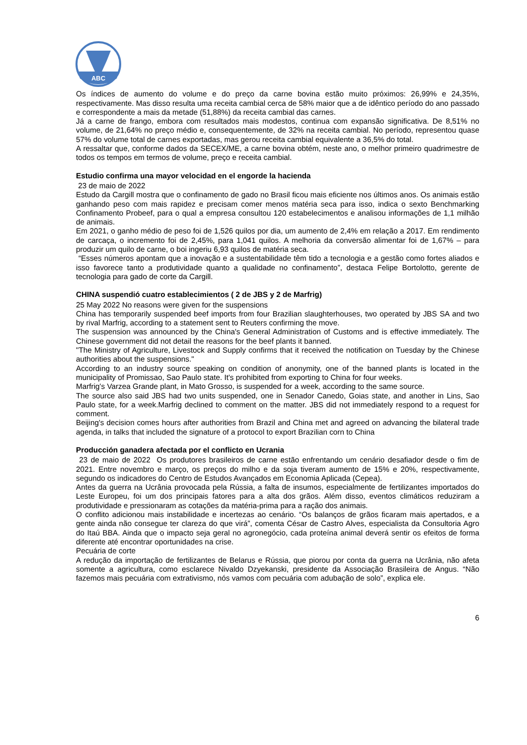ABC
Os índices de aumento do volume e do preço da carne bovina estão muito próximos: 26,99% e 24,35%, respectivamente. Mas disso resulta uma receita cambial cerca de 58% maior que a de idêntico período do ano passado e correspondente a mais da metade (51,88%) da receita cambial das carnes.
Já a carne de frango, embora com resultados mais modestos, continua com expansão significativa. De 8,51% no volume, de 21,64% no preço médio e, consequentemente, de 32% na receita cambial. No período, representou quase 57% do volume total de carnes exportadas, mas gerou receita cambial equivalente a 36,5% do total.
A ressaltar que, conforme dados da SECEX/ME, a carne bovina obtém, neste ano, o melhor primeiro quadrimestre de todos os tempos em termos de volume, preço e receita cambial.
Estudio confirma una mayor velocidad en el engorde la hacienda
23 de maio de 2022
Estudo da Cargill mostra que o confinamento de gado no Brasil ficou mais eficiente nos últimos anos. Os animais estão ganhando peso com mais rapidez e precisam comer menos matéria seca para isso, indica o sexto Benchmarking Confinamento Probeef, para o qual a empresa consultou 120 estabelecimentos e analisou informações de 1,1 milhão de animais.
Em 2021, o ganho médio de peso foi de 1,526 quilos por dia, um aumento de 2,4% em relação a 2017. Em rendimento de carcaça, o incremento foi de 2,45%, para 1,041 quilos. A melhoria da conversão alimentar foi de 1,67% – para produzir um quilo de carne, o boi ingeriu 6,93 quilos de matéria seca.
“Esses números apontam que a inovação e a sustentabilidade têm tido a tecnologia e a gestão como fortes aliados e isso favorece tanto a produtividade quanto a qualidade no confinamento”, destaca Felipe Bortolotto, gerente de tecnologia para gado de corte da Cargill.
CHINA suspendió cuatro establecimientos ( 2 de JBS y 2 de Marfrig)
25 May 2022 No reasons were given for the suspensions
China has temporarily suspended beef imports from four Brazilian slaughterhouses, two operated by JBS SA and two by rival Marfrig, according to a statement sent to Reuters confirming the move.
The suspension was announced by the China's General Administration of Customs and is effective immediately. The Chinese government did not detail the reasons for the beef plants it banned.
"The Ministry of Agriculture, Livestock and Supply confirms that it received the notification on Tuesday by the Chinese authorities about the suspensions."
According to an industry source speaking on condition of anonymity, one of the banned plants is located in the municipality of Promissao, Sao Paulo state. It's prohibited from exporting to China for four weeks.
Marfrig's Varzea Grande plant, in Mato Grosso, is suspended for a week, according to the same source.
The source also said JBS had two units suspended, one in Senador Canedo, Goias state, and another in Lins, Sao Paulo state, for a week.Marfrig declined to comment on the matter. JBS did not immediately respond to a request for comment.
Beijing's decision comes hours after authorities from Brazil and China met and agreed on advancing the bilateral trade agenda, in talks that included the signature of a protocol to export Brazilian corn to China
Producción ganadera afectada por el conflicto en Ucrania
23 de maio de 2022 Os produtores brasileiros de carne estão enfrentando um cenário desafiador desde o fim de 2021. Entre novembro e março, os preços do milho e da soja tiveram aumento de 15% e 20%, respectivamente, segundo os indicadores do Centro de Estudos Avançados em Economia Aplicada (Cepea).
Antes da guerra na Ucrânia provocada pela Rússia, a falta de insumos, especialmente de fertilizantes importados do Leste Europeu, foi um dos principais fatores para a alta dos grãos. Além disso, eventos climáticos reduziram a produtividade e pressionaram as cotações da matéria-prima para a ração dos animais.
O conflito adicionou mais instabilidade e incertezas ao cenário. “Os balanços de grãos ficaram mais apertados, e a gente ainda não consegue ter clareza do que virá”, comenta César de Castro Alves, especialista da Consultoria Agro do Itaú BBA. Ainda que o impacto seja geral no agronegócio, cada proteína animal deverá sentir os efeitos de forma diferente até encontrar oportunidades na crise.
Pecuária de corte
A redução da importação de fertilizantes de Belarus e Rússia, que piorou por conta da guerra na Ucrânia, não afeta somente a agricultura, como esclarece Nivaldo Dzyekanski, presidente da Associação Brasileira de Angus. “Não fazemos mais pecuária com extrativismo, nós vamos com pecuária com adubação de solo”, explica ele.
6